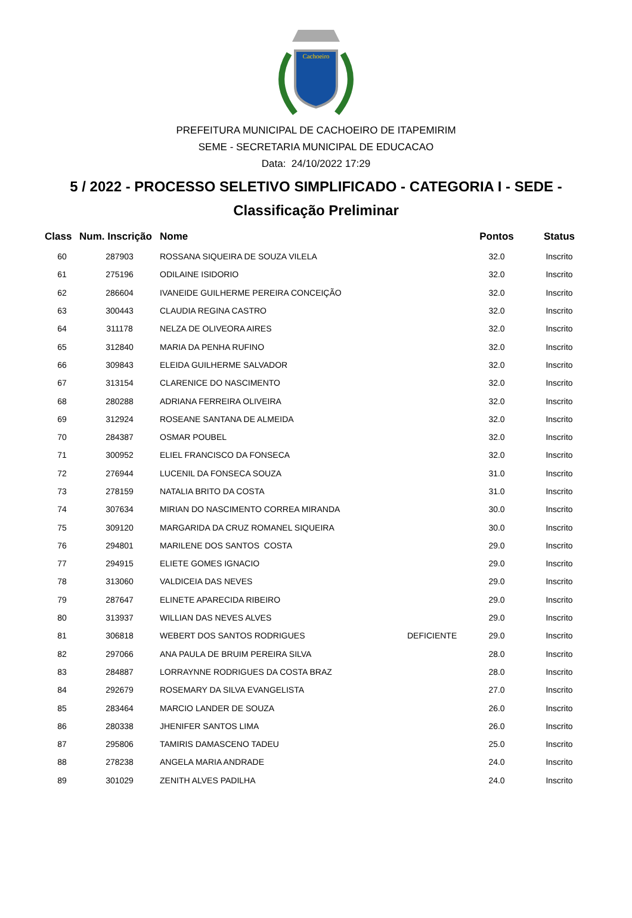Cachoeiro
PREFEITURA MUNICIPAL DE CACHOEIRO DE ITAPEMIRIM
SEME - SECRETARIA MUNICIPAL DE EDUCACAO
Data: 24/10/2022 17:29
5 / 2022 - PROCESSO SELETIVO SIMPLIFICADO - CATEGORIA I - SEDE -
Classificação Preliminar
| Class | Num. Inscrição | Nome | | Pontos | Status |
| --- | --- | --- | --- | --- | --- |
| 60 | 287903 | ROSSANA SIQUEIRA DE SOUZA VILELA | | 32.0 | Inscrito |
| 61 | 275196 | ODILAINE ISIDORIO | | 32.0 | Inscrito |
| 62 | 286604 | IVANEIDE GUILHERME PEREIRA CONCEIÇÃO | | 32.0 | Inscrito |
| 63 | 300443 | CLAUDIA REGINA CASTRO | | 32.0 | Inscrito |
| 64 | 311178 | NELZA DE OLIVEORA AIRES | | 32.0 | Inscrito |
| 65 | 312840 | MARIA DA PENHA RUFINO | | 32.0 | Inscrito |
| 66 | 309843 | ELEIDA GUILHERME SALVADOR | | 32.0 | Inscrito |
| 67 | 313154 | CLARENICE DO NASCIMENTO | | 32.0 | Inscrito |
| 68 | 280288 | ADRIANA FERREIRA OLIVEIRA | | 32.0 | Inscrito |
| 69 | 312924 | ROSEANE SANTANA DE ALMEIDA | | 32.0 | Inscrito |
| 70 | 284387 | OSMAR POUBEL | | 32.0 | Inscrito |
| 71 | 300952 | ELIEL FRANCISCO DA FONSECA | | 32.0 | Inscrito |
| 72 | 276944 | LUCENIL DA FONSECA SOUZA | | 31.0 | Inscrito |
| 73 | 278159 | NATALIA BRITO DA COSTA | | 31.0 | Inscrito |
| 74 | 307634 | MIRIAN DO NASCIMENTO CORREA MIRANDA | | 30.0 | Inscrito |
| 75 | 309120 | MARGARIDA DA CRUZ ROMANEL SIQUEIRA | | 30.0 | Inscrito |
| 76 | 294801 | MARILENE DOS SANTOS COSTA | | 29.0 | Inscrito |
| 77 | 294915 | ELIETE GOMES IGNACIO | | 29.0 | Inscrito |
| 78 | 313060 | VALDICEIA DAS NEVES | | 29.0 | Inscrito |
| 79 | 287647 | ELINETE APARECIDA RIBEIRO | | 29.0 | Inscrito |
| 80 | 313937 | WILLIAN DAS NEVES ALVES | | 29.0 | Inscrito |
| 81 | 306818 | WEBERT DOS SANTOS RODRIGUES | DEFICIENTE | 29.0 | Inscrito |
| 82 | 297066 | ANA PAULA DE BRUIM PEREIRA SILVA | | 28.0 | Inscrito |
| 83 | 284887 | LORRAYNNE RODRIGUES DA COSTA BRAZ | | 28.0 | Inscrito |
| 84 | 292679 | ROSEMARY DA SILVA EVANGELISTA | | 27.0 | Inscrito |
| 85 | 283464 | MARCIO LANDER DE SOUZA | | 26.0 | Inscrito |
| 86 | 280338 | JHENIFER SANTOS LIMA | | 26.0 | Inscrito |
| 87 | 295806 | TAMIRIS DAMASCENO TADEU | | 25.0 | Inscrito |
| 88 | 278238 | ANGELA MARIA ANDRADE | | 24.0 | Inscrito |
| 89 | 301029 | ZENITH ALVES PADILHA | | 24.0 | Inscrito |